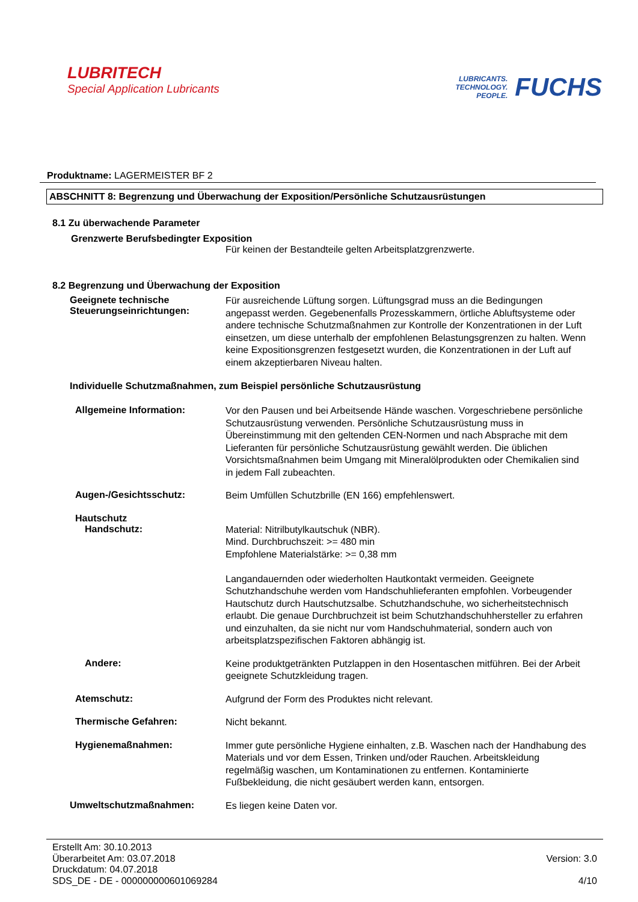LUBRITECH
Special Application Lubricants
LUBRICANTS.
TECHNOLOGY.
PEOPLE.
FUCHS
Produktname: LAGERMEISTER BF 2
ABSCHNITT 8: Begrenzung und Überwachung der Exposition/Persönliche Schutzausrüstungen
8.1 Zu überwachende Parameter
Grenzwerte Berufsbedingter Exposition
Für keinen der Bestandteile gelten Arbeitsplatzgrenzwerte.
8.2 Begrenzung und Überwachung der Exposition
Geeignete technische Steuerungseinrichtungen:
Für ausreichende Lüftung sorgen. Lüftungsgrad muss an die Bedingungen angepasst werden. Gegebenenfalls Prozesskammern, örtliche Abluftsysteme oder andere technische Schutzmaßnahmen zur Kontrolle der Konzentrationen in der Luft einsetzen, um diese unterhalb der empfohlenen Belastungsgrenzen zu halten. Wenn keine Expositionsgrenzen festgesetzt wurden, die Konzentrationen in der Luft auf einem akzeptierbaren Niveau halten.
Individuelle Schutzmaßnahmen, zum Beispiel persönliche Schutzausrüstung
Allgemeine Information:
Vor den Pausen und bei Arbeitsende Hände waschen. Vorgeschriebene persönliche Schutzausrüstung verwenden. Persönliche Schutzausrüstung muss in Übereinstimmung mit den geltenden CEN-Normen und nach Absprache mit dem Lieferanten für persönliche Schutzausrüstung gewählt werden. Die üblichen Vorsichtsmaßnahmen beim Umgang mit Mineralölprodukten oder Chemikalien sind in jedem Fall zubeachten.
Augen-/Gesichtsschutz:
Beim Umfüllen Schutzbrille (EN 166) empfehlenswert.
Hautschutz
Handschutz:
Material: Nitrilbutylkautschuk (NBR).
Mind. Durchbruchszeit: >= 480 min
Empfohlene Materialstärke: >= 0,38 mm
Langandauernden oder wiederholten Hautkontakt vermeiden. Geeignete Schutzhandschuhe werden vom Handschuhlieferanten empfohlen. Vorbeugender Hautschutz durch Hautschutzsalbe. Schutzhandschuhe, wo sicherheitstechnisch erlaubt. Die genaue Durchbruchzeit ist beim Schutzhandschuhhersteller zu erfahren und einzuhalten, da sie nicht nur vom Handschuhmaterial, sondern auch von arbeitsplatzspezifischen Faktoren abhängig ist.
Andere:
Keine produktgetränkten Putzlappen in den Hosentaschen mitführen. Bei der Arbeit geeignete Schutzkleidung tragen.
Atemschutz:
Aufgrund der Form des Produktes nicht relevant.
Thermische Gefahren:
Nicht bekannt.
Hygienemaßnahmen:
Immer gute persönliche Hygiene einhalten, z.B. Waschen nach der Handhabung des Materials und vor dem Essen, Trinken und/oder Rauchen. Arbeitskleidung regelmäßig waschen, um Kontaminationen zu entfernen. Kontaminierte Fußbekleidung, die nicht gesäubert werden kann, entsorgen.
Umweltschutzmaßnahmen:
Es liegen keine Daten vor.
Erstellt Am: 30.10.2013
Überarbeitet Am: 03.07.2018
Druckdatum: 04.07.2018
SDS_DE - DE - 000000000601069284
Version: 3.0
4/10